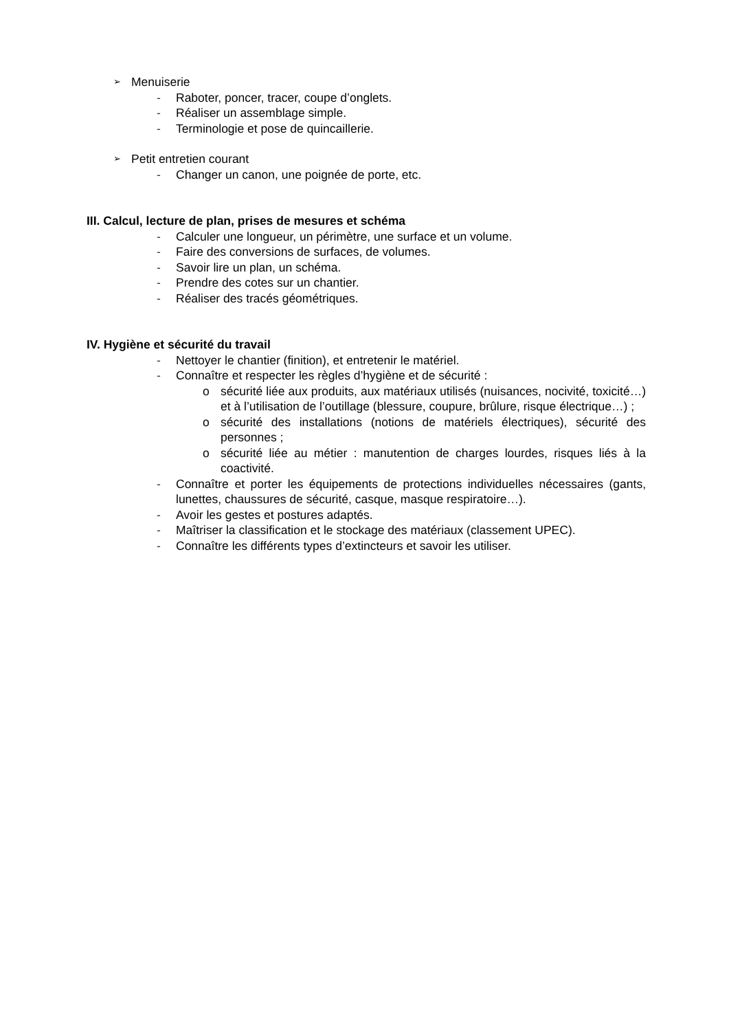➢ Menuiserie
- Raboter, poncer, tracer, coupe d’onglets.
- Réaliser un assemblage simple.
- Terminologie et pose de quincaillerie.
➢ Petit entretien courant
- Changer un canon, une poignée de porte, etc.
III. Calcul, lecture de plan, prises de mesures et schéma
- Calculer une longueur, un périmètre, une surface et un volume.
- Faire des conversions de surfaces, de volumes.
- Savoir lire un plan, un schéma.
- Prendre des cotes sur un chantier.
- Réaliser des tracés géométriques.
IV. Hygiène et sécurité du travail
- Nettoyer le chantier (finition), et entretenir le matériel.
- Connaître et respecter les règles d’hygiène et de sécurité :
o sécurité liée aux produits, aux matériaux utilisés (nuisances, nocivité, toxicité…) et à l’utilisation de l’outillage (blessure, coupure, brûlure, risque électrique…) ;
o sécurité des installations (notions de matériels électriques), sécurité des personnes ;
o sécurité liée au métier : manutention de charges lourdes, risques liés à la coactivité.
- Connaître et porter les équipements de protections individuelles nécessaires (gants, lunettes, chaussures de sécurité, casque, masque respiratoire…).
- Avoir les gestes et postures adaptés.
- Maîtriser la classification et le stockage des matériaux (classement UPEC).
- Connaître les différents types d’extincteurs et savoir les utiliser.